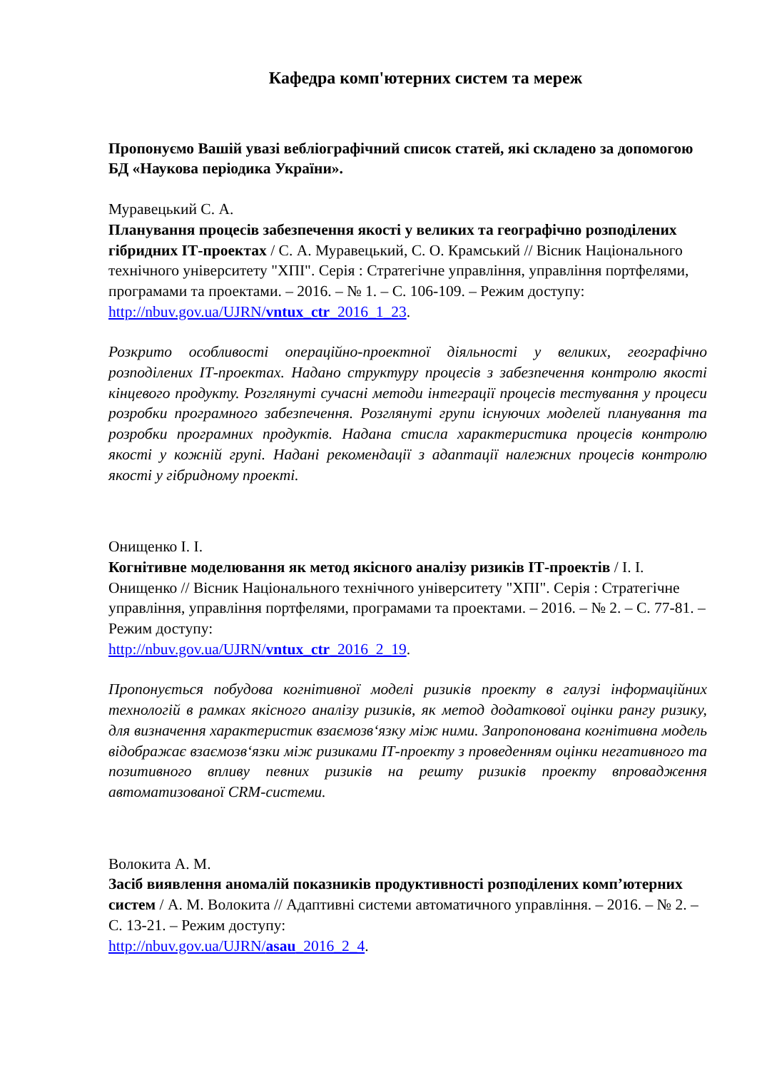Кафедра комп'ютерних систем та мереж
Пропонуємо Вашій увазі вебліографічний список статей, які складено за допомогою БД «Наукова періодика України».
Муравецький С. А.
Планування процесів забезпечення якості у великих та географічно розподілених гібридних ІТ-проектах / С. А. Муравецький, С. О. Крамський // Вісник Національного технічного університету "ХПІ". Серія : Стратегічне управління, управління портфелями, програмами та проектами. – 2016. – № 1. – С. 106-109. – Режим доступу:
http://nbuv.gov.ua/UJRN/vntux_ctr_2016_1_23.
Розкрито особливості операційно-проектної діяльності у великих, географічно розподілених ІТ-проектах. Надано структуру процесів з забезпечення контролю якості кінцевого продукту. Розглянуті сучасні методи інтеграції процесів тестування у процеси розробки програмного забезпечення. Розглянуті групи існуючих моделей планування та розробки програмних продуктів. Надана стисла характеристика процесів контролю якості у кожній групі. Надані рекомендації з адаптації належних процесів контролю якості у гібридному проекті.
Онищенко І. І.
Когнітивне моделювання як метод якісного аналізу ризиків ІТ-проектів / І. І. Онищенко // Вісник Національного технічного університету "ХПІ". Серія : Стратегічне управління, управління портфелями, програмами та проектами. – 2016. – № 2. – С. 77-81. – Режим доступу:
http://nbuv.gov.ua/UJRN/vntux_ctr_2016_2_19.
Пропонується побудова когнітивної моделі ризиків проекту в галузі інформаційних технологій в рамках якісного аналізу ризиків, як метод додаткової оцінки рангу ризику, для визначення характеристик взаємозв‘язку між ними. Запропонована когнітивна модель відображає взаємозв‘язки між ризиками ІТ-проекту з проведенням оцінки негативного та позитивного впливу певних ризиків на решту ризиків проекту впровадження автоматизованої CRM-системи.
Волокита А. М.
Засіб виявлення аномалій показників продуктивності розподілених комп’ютерних систем / А. М. Волокита // Адаптивні системи автоматичного управління. – 2016. – № 2. – С. 13-21. – Режим доступу:
http://nbuv.gov.ua/UJRN/asau_2016_2_4.